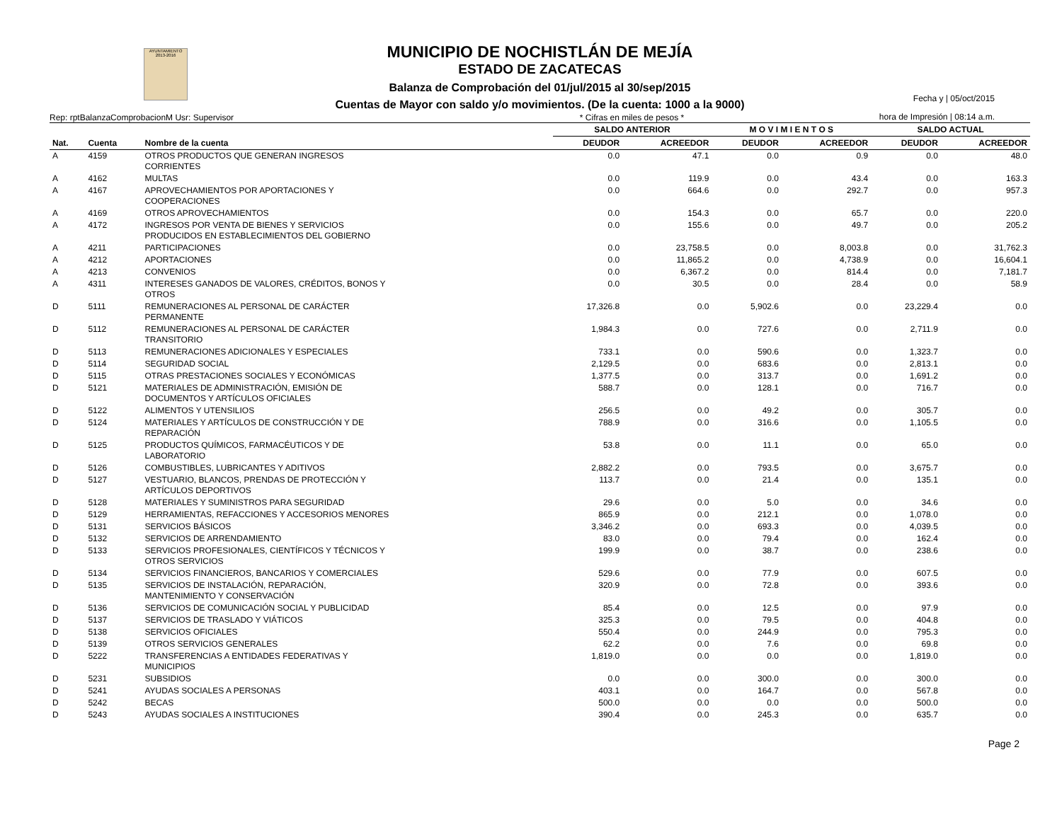AYUNTAMIENTO 2013-2016
MUNICIPIO DE NOCHISTLÁN DE MEJÍA
ESTADO DE ZACATECAS
Balanza de Comprobación del 01/jul/2015 al 30/sep/2015
Cuentas de Mayor con saldo y/o movimientos. (De la cuenta: 1000 a la 9000)
Fecha y | 05/oct/2015
hora de Impresión | 08:14 a.m.
Rep: rptBalanzaComprobacionM Usr: Supervisor * Cifras en miles de pesos *
| | | | SALDO ANTERIOR | | M O V I M I E N T O S | | SALDO ACTUAL | |
| --- | --- | --- | --- | --- | --- | --- | --- | --- |
| Nat. | Cuenta | Nombre de la cuenta | DEUDOR | ACREEDOR | DEUDOR | ACREEDOR | DEUDOR | ACREEDOR |
| A | 4159 | OTROS PRODUCTOS QUE GENERAN INGRESOS CORRIENTES | 0.0 | 47.1 | 0.0 | 0.9 | 0.0 | 48.0 |
| A | 4162 | MULTAS | 0.0 | 119.9 | 0.0 | 43.4 | 0.0 | 163.3 |
| A | 4167 | APROVECHAMIENTOS POR APORTACIONES Y COOPERACIONES | 0.0 | 664.6 | 0.0 | 292.7 | 0.0 | 957.3 |
| A | 4169 | OTROS APROVECHAMIENTOS | 0.0 | 154.3 | 0.0 | 65.7 | 0.0 | 220.0 |
| A | 4172 | INGRESOS POR VENTA DE BIENES Y SERVICIOS PRODUCIDOS EN ESTABLECIMIENTOS DEL GOBIERNO | 0.0 | 155.6 | 0.0 | 49.7 | 0.0 | 205.2 |
| A | 4211 | PARTICIPACIONES | 0.0 | 23,758.5 | 0.0 | 8,003.8 | 0.0 | 31,762.3 |
| A | 4212 | APORTACIONES | 0.0 | 11,865.2 | 0.0 | 4,738.9 | 0.0 | 16,604.1 |
| A | 4213 | CONVENIOS | 0.0 | 6,367.2 | 0.0 | 814.4 | 0.0 | 7,181.7 |
| A | 4311 | INTERESES GANADOS DE VALORES, CRÉDITOS, BONOS Y OTROS | 0.0 | 30.5 | 0.0 | 28.4 | 0.0 | 58.9 |
| D | 5111 | REMUNERACIONES AL PERSONAL DE CARÁCTER PERMANENTE | 17,326.8 | 0.0 | 5,902.6 | 0.0 | 23,229.4 | 0.0 |
| D | 5112 | REMUNERACIONES AL PERSONAL DE CARÁCTER TRANSITORIO | 1,984.3 | 0.0 | 727.6 | 0.0 | 2,711.9 | 0.0 |
| D | 5113 | REMUNERACIONES ADICIONALES Y ESPECIALES | 733.1 | 0.0 | 590.6 | 0.0 | 1,323.7 | 0.0 |
| D | 5114 | SEGURIDAD SOCIAL | 2,129.5 | 0.0 | 683.6 | 0.0 | 2,813.1 | 0.0 |
| D | 5115 | OTRAS PRESTACIONES SOCIALES Y ECONÓMICAS | 1,377.5 | 0.0 | 313.7 | 0.0 | 1,691.2 | 0.0 |
| D | 5121 | MATERIALES DE ADMINISTRACIÓN, EMISIÓN DE DOCUMENTOS Y ARTÍCULOS OFICIALES | 588.7 | 0.0 | 128.1 | 0.0 | 716.7 | 0.0 |
| D | 5122 | ALIMENTOS Y UTENSILIOS | 256.5 | 0.0 | 49.2 | 0.0 | 305.7 | 0.0 |
| D | 5124 | MATERIALES Y ARTÍCULOS DE CONSTRUCCIÓN Y DE REPARACIÓN | 788.9 | 0.0 | 316.6 | 0.0 | 1,105.5 | 0.0 |
| D | 5125 | PRODUCTOS QUÍMICOS, FARMACÉUTICOS Y DE LABORATORIO | 53.8 | 0.0 | 11.1 | 0.0 | 65.0 | 0.0 |
| D | 5126 | COMBUSTIBLES, LUBRICANTES Y ADITIVOS | 2,882.2 | 0.0 | 793.5 | 0.0 | 3,675.7 | 0.0 |
| D | 5127 | VESTUARIO, BLANCOS, PRENDAS DE PROTECCIÓN Y ARTÍCULOS DEPORTIVOS | 113.7 | 0.0 | 21.4 | 0.0 | 135.1 | 0.0 |
| D | 5128 | MATERIALES Y SUMINISTROS PARA SEGURIDAD | 29.6 | 0.0 | 5.0 | 0.0 | 34.6 | 0.0 |
| D | 5129 | HERRAMIENTAS, REFACCIONES Y ACCESORIOS MENORES | 865.9 | 0.0 | 212.1 | 0.0 | 1,078.0 | 0.0 |
| D | 5131 | SERVICIOS BÁSICOS | 3,346.2 | 0.0 | 693.3 | 0.0 | 4,039.5 | 0.0 |
| D | 5132 | SERVICIOS DE ARRENDAMIENTO | 83.0 | 0.0 | 79.4 | 0.0 | 162.4 | 0.0 |
| D | 5133 | SERVICIOS PROFESIONALES, CIENTÍFICOS Y TÉCNICOS Y OTROS SERVICIOS | 199.9 | 0.0 | 38.7 | 0.0 | 238.6 | 0.0 |
| D | 5134 | SERVICIOS FINANCIEROS, BANCARIOS Y COMERCIALES | 529.6 | 0.0 | 77.9 | 0.0 | 607.5 | 0.0 |
| D | 5135 | SERVICIOS DE INSTALACIÓN, REPARACIÓN, MANTENIMIENTO Y CONSERVACIÓN | 320.9 | 0.0 | 72.8 | 0.0 | 393.6 | 0.0 |
| D | 5136 | SERVICIOS DE COMUNICACIÓN SOCIAL Y PUBLICIDAD | 85.4 | 0.0 | 12.5 | 0.0 | 97.9 | 0.0 |
| D | 5137 | SERVICIOS DE TRASLADO Y VIÁTICOS | 325.3 | 0.0 | 79.5 | 0.0 | 404.8 | 0.0 |
| D | 5138 | SERVICIOS OFICIALES | 550.4 | 0.0 | 244.9 | 0.0 | 795.3 | 0.0 |
| D | 5139 | OTROS SERVICIOS GENERALES | 62.2 | 0.0 | 7.6 | 0.0 | 69.8 | 0.0 |
| D | 5222 | TRANSFERENCIAS A ENTIDADES FEDERATIVAS Y MUNICIPIOS | 1,819.0 | 0.0 | 0.0 | 0.0 | 1,819.0 | 0.0 |
| D | 5231 | SUBSIDIOS | 0.0 | 0.0 | 300.0 | 0.0 | 300.0 | 0.0 |
| D | 5241 | AYUDAS SOCIALES A PERSONAS | 403.1 | 0.0 | 164.7 | 0.0 | 567.8 | 0.0 |
| D | 5242 | BECAS | 500.0 | 0.0 | 0.0 | 0.0 | 500.0 | 0.0 |
| D | 5243 | AYUDAS SOCIALES A INSTITUCIONES | 390.4 | 0.0 | 245.3 | 0.0 | 635.7 | 0.0 |
Page 2